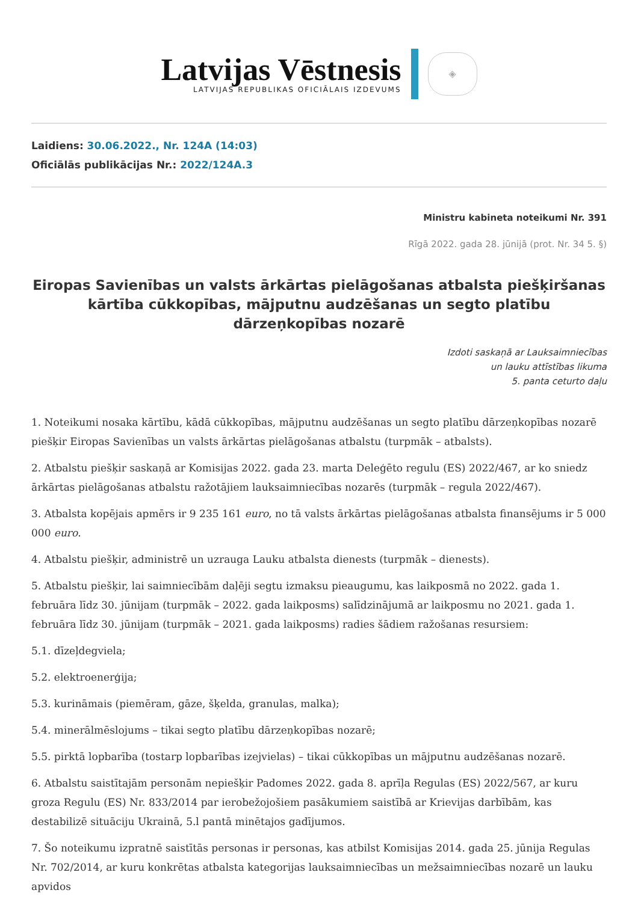Latvijas Vēstnesis
LATVIJAS REPUBLIKAS OFICIĀLAIS IZDEVUMS
◈
Laidiens: 30.06.2022., Nr. 124A (14:03)
Oficiālās publikācijas Nr.: 2022/124A.3
Ministru kabineta noteikumi Nr. 391
Rīgā 2022. gada 28. jūnijā (prot. Nr. 34 5. §)
Eiropas Savienības un valsts ārkārtas pielāgošanas atbalsta piešķiršanas kārtība cūkkopības, mājputnu audzēšanas un segto platību dārzeņkopības nozarē
Izdoti saskaņā ar Lauksaimniecības
un lauku attīstības likuma
5. panta ceturto daļu
1. Noteikumi nosaka kārtību, kādā cūkkopības, mājputnu audzēšanas un segto platību dārzeņkopības nozarē piešķir Eiropas Savienības un valsts ārkārtas pielāgošanas atbalstu (turpmāk – atbalsts).
2. Atbalstu piešķir saskaņā ar Komisijas 2022. gada 23. marta Deleģēto regulu (ES) 2022/467, ar ko sniedz ārkārtas pielāgošanas atbalstu ražotājiem lauksaimniecības nozarēs (turpmāk – regula 2022/467).
3. Atbalsta kopējais apmērs ir 9 235 161 euro, no tā valsts ārkārtas pielāgošanas atbalsta finansējums ir 5 000 000 euro.
4. Atbalstu piešķir, administrē un uzrauga Lauku atbalsta dienests (turpmāk – dienests).
5. Atbalstu piešķir, lai saimniecībām daļēji segtu izmaksu pieaugumu, kas laikposmā no 2022. gada 1. februāra līdz 30. jūnijam (turpmāk – 2022. gada laikposms) salīdzinājumā ar laikposmu no 2021. gada 1. februāra līdz 30. jūnijam (turpmāk – 2021. gada laikposms) radies šādiem ražošanas resursiem:
5.1. dīzeļdegviela;
5.2. elektroenerģija;
5.3. kurināmais (piemēram, gāze, šķelda, granulas, malka);
5.4. minerālmēslojums – tikai segto platību dārzeņkopības nozarē;
5.5. pirktā lopbarība (tostarp lopbarības izejvielas) – tikai cūkkopības un mājputnu audzēšanas nozarē.
6. Atbalstu saistītajām personām nepiešķir Padomes 2022. gada 8. aprīļa Regulas (ES) 2022/567, ar kuru groza Regulu (ES) Nr. 833/2014 par ierobežojošiem pasākumiem saistībā ar Krievijas darbībām, kas destabilizē situāciju Ukrainā, 5.l pantā minētajos gadījumos.
7. Šo noteikumu izpratnē saistītās personas ir personas, kas atbilst Komisijas 2014. gada 25. jūnija Regulas Nr. 702/2014, ar kuru konkrētas atbalsta kategorijas lauksaimniecības un mežsaimniecības nozarē un lauku apvidos